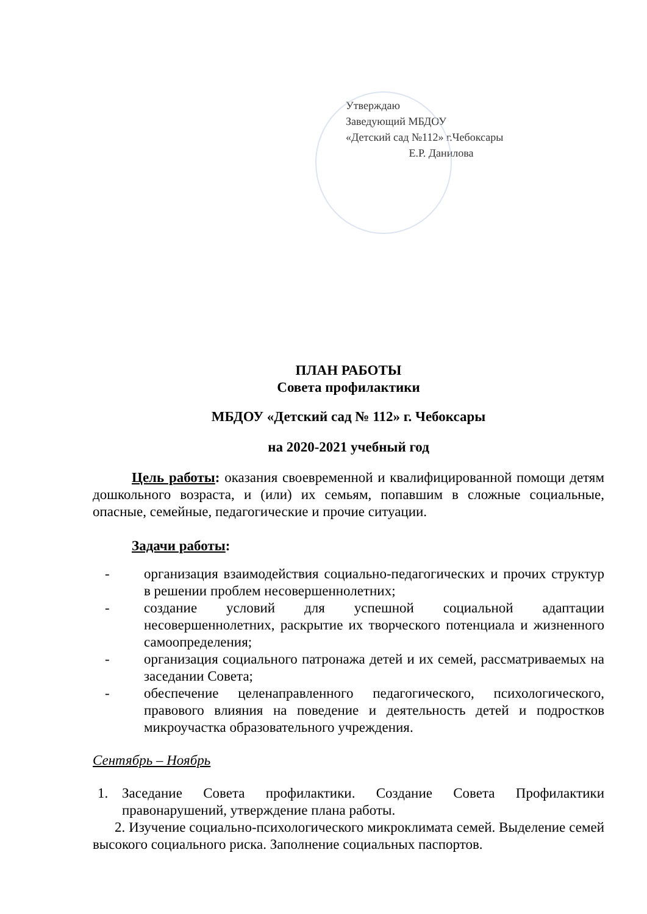Утверждаю
Заведующий МБДОУ
«Детский сад №112» г.Чебоксары
Е.Р. Данилова
ПЛАН РАБОТЫ
Совета профилактики
МБДОУ «Детский сад № 112» г. Чебоксары
на 2020-2021 учебный год
Цель работы: оказания своевременной и квалифицированной помощи детям дошкольного возраста, и (или) их семьям, попавшим в сложные социальные, опасные, семейные, педагогические и прочие ситуации.
Задачи работы:
- организация взаимодействия социально-педагогических и прочих структур в решении проблем несовершеннолетних;
- создание условий для успешной социальной адаптации несовершеннолетних, раскрытие их творческого потенциала и жизненного самоопределения;
- организация социального патронажа детей и их семей, рассматриваемых на заседании Совета;
- обеспечение целенаправленного педагогического, психологического, правового влияния на поведение и деятельность детей и подростков микроучастка образовательного учреждения.
Сентябрь – Ноябрь
1. Заседание Совета профилактики. Создание Совета Профилактики правонарушений, утверждение плана работы.
2. Изучение социально-психологического микроклимата семей. Выделение семей высокого социального риска. Заполнение социальных паспортов.